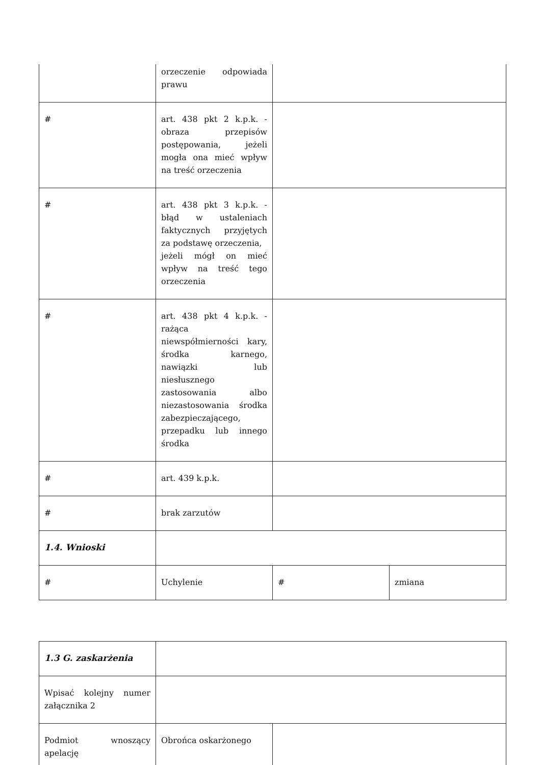| | orzeczenie odpowiada prawu | | |
| # | art. 438 pkt 2 k.p.k. - obraza przepisów postępowania, jeżeli mogła ona mieć wpływ na treść orzeczenia | | |
| # | art. 438 pkt 3 k.p.k. - błąd w ustaleniach faktycznych przyjętych za podstawę orzeczenia, jeżeli mógł on mieć wpływ na treść tego orzeczenia | | |
| # | art. 438 pkt 4 k.p.k. - rażąca niewspółmierności kary, środka karnego, nawiązki lub niesłusznego zastosowania albo niezastosowania środka zabezpieczającego, przepadku lub innego środka | | |
| # | art. 439 k.p.k. | | |
| # | brak zarzutów | | |
| 1.4. Wnioski | | | |
| # | Uchylenie | # | zmiana |
| 1.3 G. zaskarżenia | | |
| Wpisać kolejny numer załącznika 2 | | |
| Podmiot wnoszący apelację | Obrońca oskarżonego | |